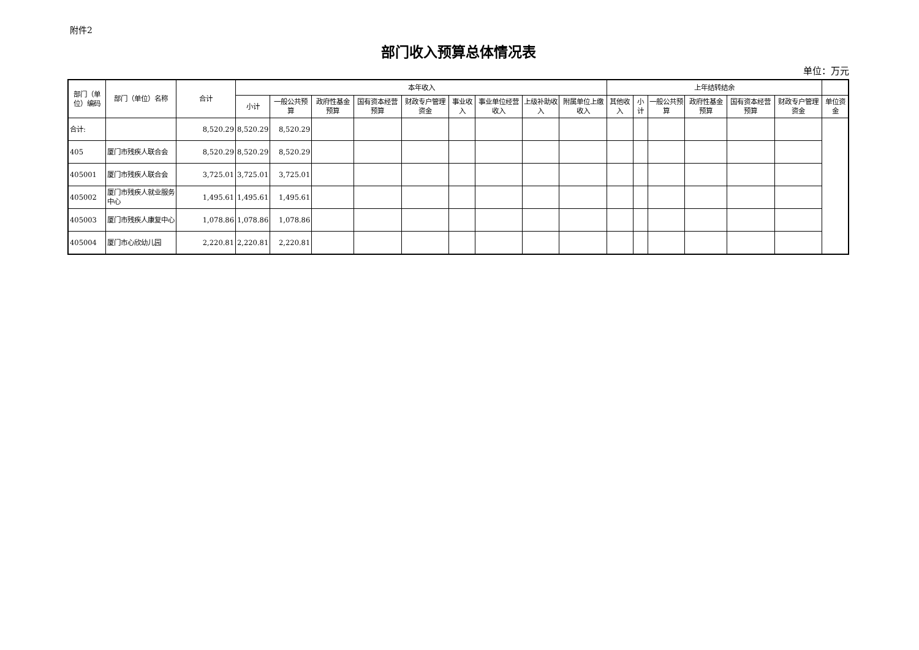附件2
部门收入预算总体情况表
单位：万元
| 部门（单位）编码 | 部门（单位）名称 | 合计 | 本年收入 | | | | | | | | | 上年结转结余 | | | | | | |
| --- | --- | --- | --- | --- | --- | --- | --- | --- | --- | --- | --- | --- | --- | --- | --- | --- | --- | --- |
| | | | 小计 | 一般公共预算 | 政府性基金预算 | 国有资本经营预算 | 财政专户管理资金 | 事业收入 | 事业单位经营收入 | 上级补助收入 | 附属单位上缴收入 | 其他收入 | 小计 | 一般公共预算 | 政府性基金预算 | 国有资本经营预算 | 财政专户管理资金 | 单位资金 |
| 合计: | | 8,520.29 | 8,520.29 | 8,520.29 | | | | | | | | | | | | | | |
| 405 | 厦门市残疾人联合会 | 8,520.29 | 8,520.29 | 8,520.29 | | | | | | | | | | | | | | |
| 405001 | 厦门市残疾人联合会 | 3,725.01 | 3,725.01 | 3,725.01 | | | | | | | | | | | | | | |
| 405002 | 厦门市残疾人就业服务中心 | 1,495.61 | 1,495.61 | 1,495.61 | | | | | | | | | | | | | | |
| 405003 | 厦门市残疾人康复中心 | 1,078.86 | 1,078.86 | 1,078.86 | | | | | | | | | | | | | | |
| 405004 | 厦门市心欣幼儿园 | 2,220.81 | 2,220.81 | 2,220.81 | | | | | | | | | | | | | | |